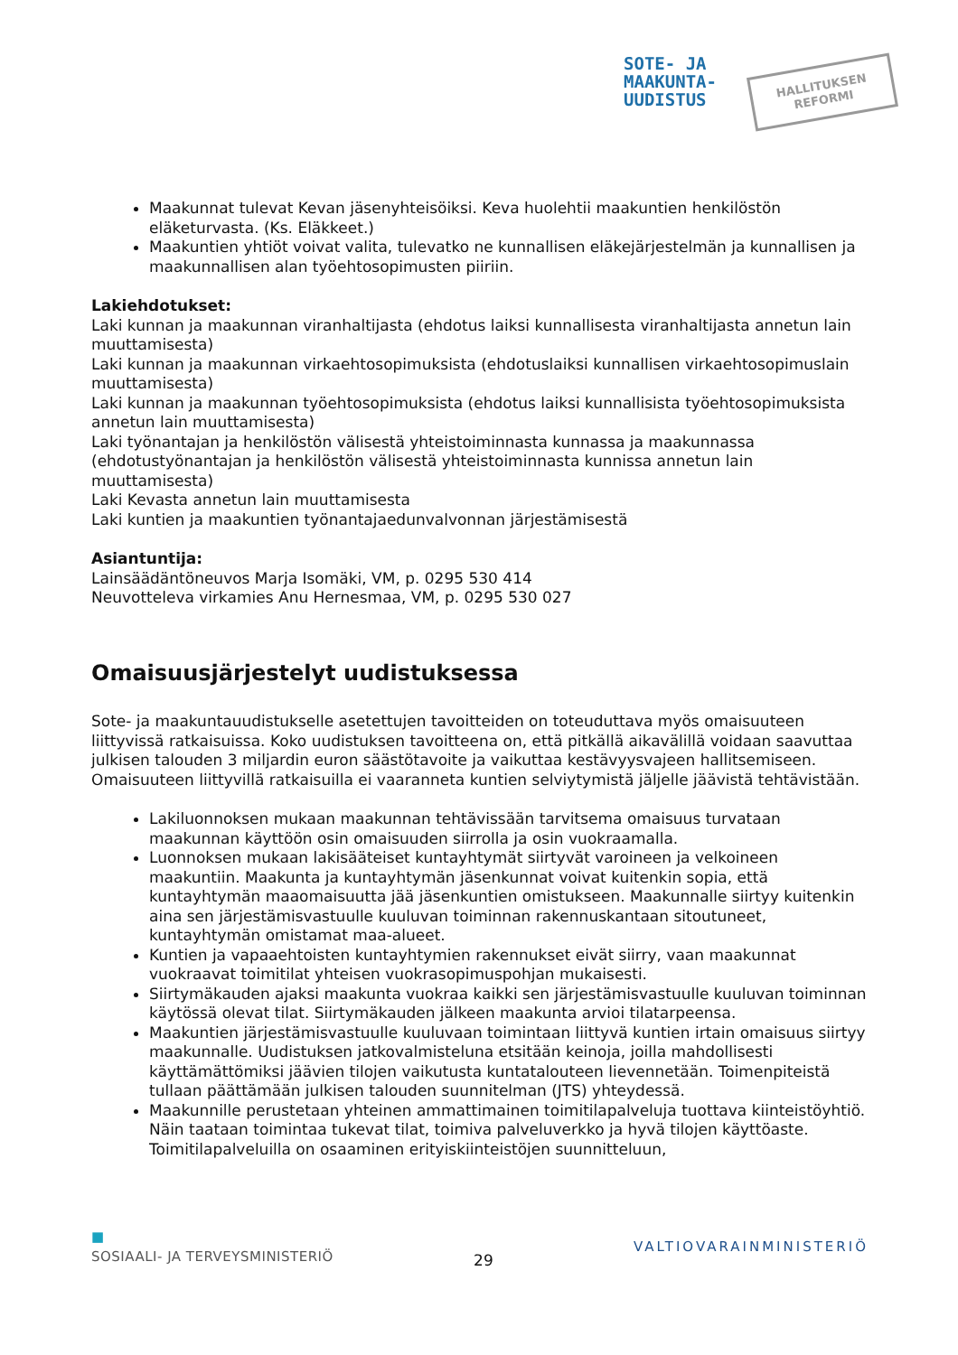SOTE- JA
MAAKUNTA-
UUDISTUS
HALLITUKSEN
REFORMI
Maakunnat tulevat Kevan jäsenyhteisöiksi. Keva huolehtii maakuntien henkilöstön eläketurvasta. (Ks. Eläkkeet.)
Maakuntien yhtiöt voivat valita, tulevatko ne kunnallisen eläkejärjestelmän ja kunnallisen ja maakunnallisen alan työehtosopimusten piiriin.
Lakiehdotukset:
Laki kunnan ja maakunnan viranhaltijasta (ehdotus laiksi kunnallisesta viranhaltijasta annetun lain muuttamisesta)
Laki kunnan ja maakunnan virkaehtosopimuksista (ehdotuslaiksi kunnallisen virkaehtosopimuslain muuttamisesta)
Laki kunnan ja maakunnan työehtosopimuksista (ehdotus laiksi kunnallisista työehtosopimuksista annetun lain muuttamisesta)
Laki työnantajan ja henkilöstön välisestä yhteistoiminnasta kunnassa ja maakunnassa (ehdotustyönantajan ja henkilöstön välisestä yhteistoiminnasta kunnissa annetun lain muuttamisesta)
Laki Kevasta annetun lain muuttamisesta
Laki kuntien ja maakuntien työnantajaedunvalvonnan järjestämisestä
Asiantuntija:
Lainsäädäntöneuvos Marja Isomäki, VM, p. 0295 530 414
Neuvotteleva virkamies Anu Hernesmaa, VM, p. 0295 530 027
Omaisuusjärjestelyt uudistuksessa
Sote- ja maakuntauudistukselle asetettujen tavoitteiden on toteuduttava myös omaisuuteen liittyvissä ratkaisuissa. Koko uudistuksen tavoitteena on, että pitkällä aikavälillä voidaan saavuttaa julkisen talouden 3 miljardin euron säästötavoite ja vaikuttaa kestävyysvajeen hallitsemiseen. Omaisuuteen liittyvillä ratkaisuilla ei vaaranneta kuntien selviytymistä jäljelle jäävistä tehtävistään.
Lakiluonnoksen mukaan maakunnan tehtävissään tarvitsema omaisuus turvataan maakunnan käyttöön osin omaisuuden siirrolla ja osin vuokraamalla.
Luonnoksen mukaan lakisääteiset kuntayhtymät siirtyvät varoineen ja velkoineen maakuntiin. Maakunta ja kuntayhtymän jäsenkunnat voivat kuitenkin sopia, että kuntayhtymän maaomaisuutta jää jäsenkuntien omistukseen. Maakunnalle siirtyy kuitenkin aina sen järjestämisvastuulle kuuluvan toiminnan rakennuskantaan sitoutuneet, kuntayhtymän omistamat maa-alueet.
Kuntien ja vapaaehtoisten kuntayhtymien rakennukset eivät siirry, vaan maakunnat vuokraavat toimitilat yhteisen vuokrasopimuspohjan mukaisesti.
Siirtymäkauden ajaksi maakunta vuokraa kaikki sen järjestämisvastuulle kuuluvan toiminnan käytössä olevat tilat. Siirtymäkauden jälkeen maakunta arvioi tilatarpeensa.
Maakuntien järjestämisvastuulle kuuluvaan toimintaan liittyvä kuntien irtain omaisuus siirtyy maakunnalle. Uudistuksen jatkovalmisteluna etsitään keinoja, joilla mahdollisesti käyttämättömiksi jäävien tilojen vaikutusta kuntatalouteen lievennetään. Toimenpiteistä tullaan päättämään julkisen talouden suunnitelman (JTS) yhteydessä.
Maakunnille perustetaan yhteinen ammattimainen toimitilapalveluja tuottava kiinteistöyhtiö. Näin taataan toimintaa tukevat tilat, toimiva palveluverkko ja hyvä tilojen käyttöaste. Toimitilapalveluilla on osaaminen erityiskiinteistöjen suunnitteluun,
■
SOSIAALI- JA TERVEYSMINISTERIÖ
29
VALTIOVARAINMINISTERIÖ